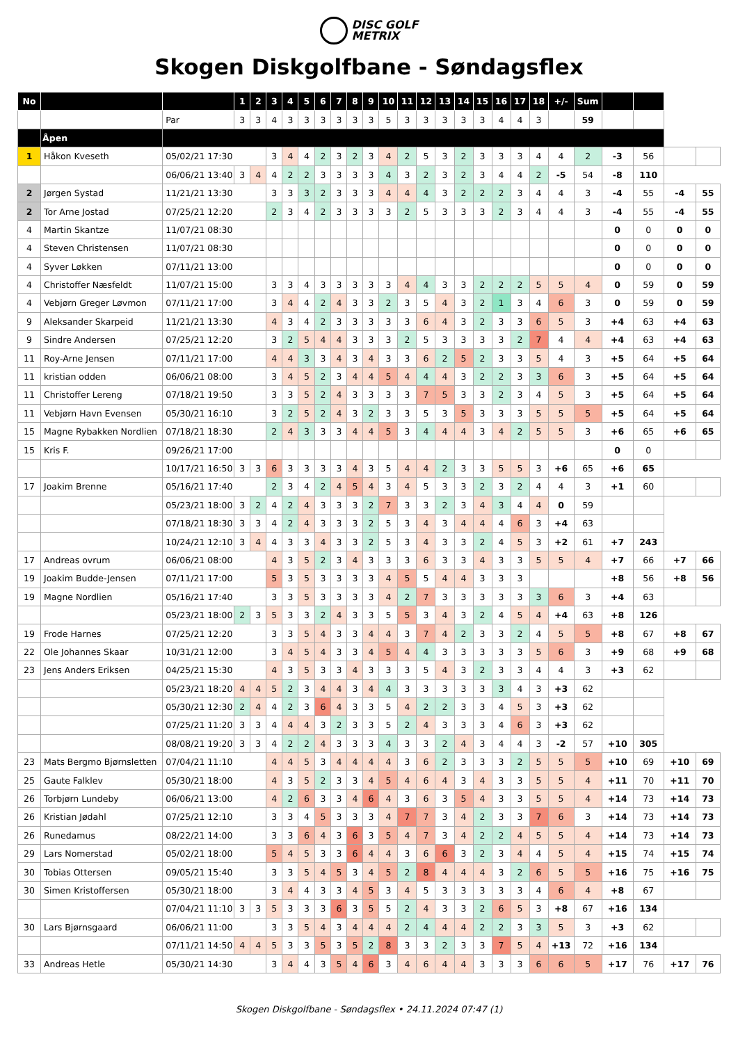DISC GOLF
METRIX
Skogen Diskgolfbane - Søndagsflex
| No | | | 1 | 2 | 3 | 4 | 5 | 6 | 7 | 8 | 9 | 10 | 11 | 12 | 13 | 14 | 15 | 16 | 17 | 18 | +/- | Sum | | | | |
| --- | --- | --- | --- | --- | --- | --- | --- | --- | --- | --- | --- | --- | --- | --- | --- | --- | --- | --- | --- | --- | --- | --- | --- | --- | --- | --- |
| | | Par | 3 | 3 | 4 | 3 | 3 | 3 | 3 | 3 | 3 | 5 | 3 | 3 | 3 | 3 | 3 | 4 | 4 | 3 | | 59 | | | | |
| | Åpen | | | | | | | | | | | | | | | | | | | | | | | | | |
| 1 | Håkon Kveseth | 05/02/21 17:30 | | | 3 | 4 | 4 | 2 | 3 | 2 | 3 | 4 | 2 | 5 | 3 | 2 | 3 | 3 | 3 | 4 | 4 | 2 | -3 | 56 | | |
| | | 06/06/21 13:40 | 3 | 4 | 4 | 2 | 2 | 3 | 3 | 3 | 3 | 4 | 3 | 2 | 3 | 2 | 3 | 4 | 4 | 2 | -5 | 54 | -8 | 110 | | |
| 2 | Jørgen Systad | 11/21/21 13:30 | | | 3 | 3 | 3 | 2 | 3 | 3 | 3 | 4 | 4 | 4 | 3 | 2 | 2 | 2 | 3 | 4 | 4 | 3 | -4 | 55 | -4 | 55 |
| 2 | Tor Arne Jostad | 07/25/21 12:20 | | | 2 | 3 | 4 | 2 | 3 | 3 | 3 | 3 | 2 | 5 | 3 | 3 | 3 | 2 | 3 | 4 | 4 | 3 | -4 | 55 | -4 | 55 |
| 4 | Martin Skantze | 11/07/21 08:30 | | | | | | | | | | | | | | | | | | | | | 0 | 0 | 0 | 0 |
| 4 | Steven Christensen | 11/07/21 08:30 | | | | | | | | | | | | | | | | | | | | | 0 | 0 | 0 | 0 |
| 4 | Syver Løkken | 07/11/21 13:00 | | | | | | | | | | | | | | | | | | | | | 0 | 0 | 0 | 0 |
| 4 | Christoffer Næsfeldt | 11/07/21 15:00 | | | 3 | 3 | 4 | 3 | 3 | 3 | 3 | 3 | 4 | 4 | 3 | 3 | 2 | 2 | 2 | 5 | 5 | 4 | 0 | 59 | 0 | 59 |
| 4 | Vebjørn Greger Løvmon | 07/11/21 17:00 | | | 3 | 4 | 4 | 2 | 4 | 3 | 3 | 2 | 3 | 5 | 4 | 3 | 2 | 1 | 3 | 4 | 6 | 3 | 0 | 59 | 0 | 59 |
| 9 | Aleksander Skarpeid | 11/21/21 13:30 | | | 4 | 3 | 4 | 2 | 3 | 3 | 3 | 3 | 3 | 6 | 4 | 3 | 2 | 3 | 3 | 6 | 5 | 3 | +4 | 63 | +4 | 63 |
| 9 | Sindre Andersen | 07/25/21 12:20 | | | 3 | 2 | 5 | 4 | 4 | 3 | 3 | 3 | 2 | 5 | 3 | 3 | 3 | 3 | 2 | 7 | 4 | 4 | +4 | 63 | +4 | 63 |
| 11 | Roy-Arne Jensen | 07/11/21 17:00 | | | 4 | 4 | 3 | 3 | 4 | 3 | 4 | 3 | 3 | 6 | 2 | 5 | 2 | 3 | 3 | 5 | 4 | 3 | +5 | 64 | +5 | 64 |
| 11 | kristian odden | 06/06/21 08:00 | | | 3 | 4 | 5 | 2 | 3 | 4 | 4 | 5 | 4 | 4 | 4 | 3 | 2 | 2 | 3 | 3 | 6 | 3 | +5 | 64 | +5 | 64 |
| 11 | Christoffer Lereng | 07/18/21 19:50 | | | 3 | 3 | 5 | 2 | 4 | 3 | 3 | 3 | 3 | 7 | 5 | 3 | 3 | 2 | 3 | 4 | 5 | 3 | +5 | 64 | +5 | 64 |
| 11 | Vebjørn Havn Evensen | 05/30/21 16:10 | | | 3 | 2 | 5 | 2 | 4 | 3 | 2 | 3 | 3 | 5 | 3 | 5 | 3 | 3 | 3 | 5 | 5 | 5 | +5 | 64 | +5 | 64 |
| 15 | Magne Rybakken Nordlien | 07/18/21 18:30 | | | 2 | 4 | 3 | 3 | 3 | 4 | 4 | 5 | 3 | 4 | 4 | 4 | 3 | 4 | 2 | 5 | 5 | 3 | +6 | 65 | +6 | 65 |
| 15 | Kris F. | 09/26/21 17:00 | | | | | | | | | | | | | | | | | | | | | 0 | 0 | | |
| | | 10/17/21 16:50 | 3 | 3 | 6 | 3 | 3 | 3 | 3 | 4 | 3 | 5 | 4 | 4 | 2 | 3 | 3 | 5 | 5 | 3 | +6 | 65 | +6 | 65 | | |
| 17 | Joakim Brenne | 05/16/21 17:40 | | | 2 | 3 | 4 | 2 | 4 | 5 | 4 | 3 | 4 | 5 | 3 | 3 | 2 | 3 | 2 | 4 | 4 | 3 | +1 | 60 | | |
| | | 05/23/21 18:00 | 3 | 2 | 4 | 2 | 4 | 3 | 3 | 3 | 2 | 7 | 3 | 3 | 2 | 3 | 4 | 3 | 4 | 4 | 0 | 59 | | | | |
| | | 07/18/21 18:30 | 3 | 3 | 4 | 2 | 4 | 3 | 3 | 3 | 2 | 5 | 3 | 4 | 3 | 4 | 4 | 4 | 6 | 3 | +4 | 63 | | | | |
| | | 10/24/21 12:10 | 3 | 4 | 4 | 3 | 3 | 4 | 3 | 3 | 2 | 5 | 3 | 4 | 3 | 3 | 2 | 4 | 5 | 3 | +2 | 61 | +7 | 243 | | |
| 17 | Andreas ovrum | 06/06/21 08:00 | | | 4 | 3 | 5 | 2 | 3 | 4 | 3 | 3 | 3 | 6 | 3 | 3 | 4 | 3 | 3 | 5 | 5 | 4 | +7 | 66 | +7 | 66 |
| 19 | Joakim Budde-Jensen | 07/11/21 17:00 | | | 5 | 3 | 5 | 3 | 3 | 3 | 3 | 4 | 5 | 5 | 4 | 4 | 3 | 3 | 3 | | | | +8 | 56 | +8 | 56 |
| 19 | Magne Nordlien | 05/16/21 17:40 | | | 3 | 3 | 5 | 3 | 3 | 3 | 3 | 4 | 2 | 7 | 3 | 3 | 3 | 3 | 3 | 3 | 6 | 3 | +4 | 63 | | |
| | | 05/23/21 18:00 | 2 | 3 | 5 | 3 | 3 | 2 | 4 | 3 | 3 | 5 | 5 | 3 | 4 | 3 | 2 | 4 | 5 | 4 | +4 | 63 | +8 | 126 | | |
| 19 | Frode Harnes | 07/25/21 12:20 | | | 3 | 3 | 5 | 4 | 3 | 3 | 4 | 4 | 3 | 7 | 4 | 2 | 3 | 3 | 2 | 4 | 5 | 5 | +8 | 67 | +8 | 67 |
| 22 | Ole Johannes Skaar | 10/31/21 12:00 | | | 3 | 4 | 5 | 4 | 3 | 3 | 4 | 5 | 4 | 4 | 3 | 3 | 3 | 3 | 3 | 5 | 6 | 3 | +9 | 68 | +9 | 68 |
| 23 | Jens Anders Eriksen | 04/25/21 15:30 | | | 4 | 3 | 5 | 3 | 3 | 4 | 3 | 3 | 3 | 5 | 4 | 3 | 2 | 3 | 3 | 4 | 4 | 3 | +3 | 62 | | |
| | | 05/23/21 18:20 | 4 | 4 | 5 | 2 | 3 | 4 | 4 | 3 | 4 | 4 | 3 | 3 | 3 | 3 | 3 | 3 | 4 | 3 | +3 | 62 | | | | |
| | | 05/30/21 12:30 | 2 | 4 | 4 | 2 | 3 | 6 | 4 | 3 | 3 | 5 | 4 | 2 | 2 | 3 | 3 | 4 | 5 | 3 | +3 | 62 | | | | |
| | | 07/25/21 11:20 | 3 | 3 | 4 | 4 | 4 | 3 | 2 | 3 | 3 | 5 | 2 | 4 | 3 | 3 | 3 | 4 | 6 | 3 | +3 | 62 | | | | |
| | | 08/08/21 19:20 | 3 | 3 | 4 | 2 | 2 | 4 | 3 | 3 | 3 | 4 | 3 | 3 | 2 | 4 | 3 | 4 | 4 | 3 | -2 | 57 | +10 | 305 | | |
| 23 | Mats Bergmo Bjørnsletten | 07/04/21 11:10 | | | 4 | 4 | 5 | 3 | 4 | 4 | 4 | 4 | 3 | 6 | 2 | 3 | 3 | 3 | 2 | 5 | 5 | 5 | +10 | 69 | +10 | 69 |
| 25 | Gaute Falklev | 05/30/21 18:00 | | | 4 | 3 | 5 | 2 | 3 | 3 | 4 | 5 | 4 | 6 | 4 | 3 | 4 | 3 | 3 | 5 | 5 | 4 | +11 | 70 | +11 | 70 |
| 26 | Torbjørn Lundeby | 06/06/21 13:00 | | | 4 | 2 | 6 | 3 | 3 | 4 | 6 | 4 | 3 | 6 | 3 | 5 | 4 | 3 | 3 | 5 | 5 | 4 | +14 | 73 | +14 | 73 |
| 26 | Kristian Jødahl | 07/25/21 12:10 | | | 3 | 3 | 4 | 5 | 3 | 3 | 3 | 4 | 7 | 7 | 3 | 4 | 2 | 3 | 3 | 7 | 6 | 3 | +14 | 73 | +14 | 73 |
| 26 | Runedamus | 08/22/21 14:00 | | | 3 | 3 | 6 | 4 | 3 | 6 | 3 | 5 | 4 | 7 | 3 | 4 | 2 | 2 | 4 | 5 | 5 | 4 | +14 | 73 | +14 | 73 |
| 29 | Lars Nomerstad | 05/02/21 18:00 | | | 5 | 4 | 5 | 3 | 3 | 6 | 4 | 4 | 3 | 6 | 6 | 3 | 2 | 3 | 4 | 4 | 5 | 4 | +15 | 74 | +15 | 74 |
| 30 | Tobias Ottersen | 09/05/21 15:40 | | | 3 | 3 | 5 | 4 | 5 | 3 | 4 | 5 | 2 | 8 | 4 | 4 | 4 | 3 | 2 | 6 | 5 | 5 | +16 | 75 | +16 | 75 |
| 30 | Simen Kristoffersen | 05/30/21 18:00 | | | 3 | 4 | 4 | 3 | 3 | 4 | 5 | 3 | 4 | 5 | 3 | 3 | 3 | 3 | 3 | 4 | 6 | 4 | +8 | 67 | | |
| | | 07/04/21 11:10 | 3 | 3 | 5 | 3 | 3 | 3 | 6 | 3 | 5 | 5 | 2 | 4 | 3 | 3 | 2 | 6 | 5 | 3 | +8 | 67 | +16 | 134 | | |
| 30 | Lars Bjørnsgaard | 06/06/21 11:00 | | | 3 | 3 | 5 | 4 | 3 | 4 | 4 | 4 | 2 | 4 | 4 | 4 | 2 | 2 | 3 | 3 | 5 | 3 | +3 | 62 | | |
| | | 07/11/21 14:50 | 4 | 4 | 5 | 3 | 3 | 5 | 3 | 5 | 2 | 8 | 3 | 3 | 2 | 3 | 3 | 7 | 5 | 4 | +13 | 72 | +16 | 134 | | |
| 33 | Andreas Hetle | 05/30/21 14:30 | | | 3 | 4 | 4 | 3 | 5 | 4 | 6 | 3 | 4 | 6 | 4 | 4 | 3 | 3 | 3 | 6 | 6 | 5 | +17 | 76 | +17 | 76 |
Skogen Diskgolfbane - Søndagsflex • 24.11.2024 07:47 (1)